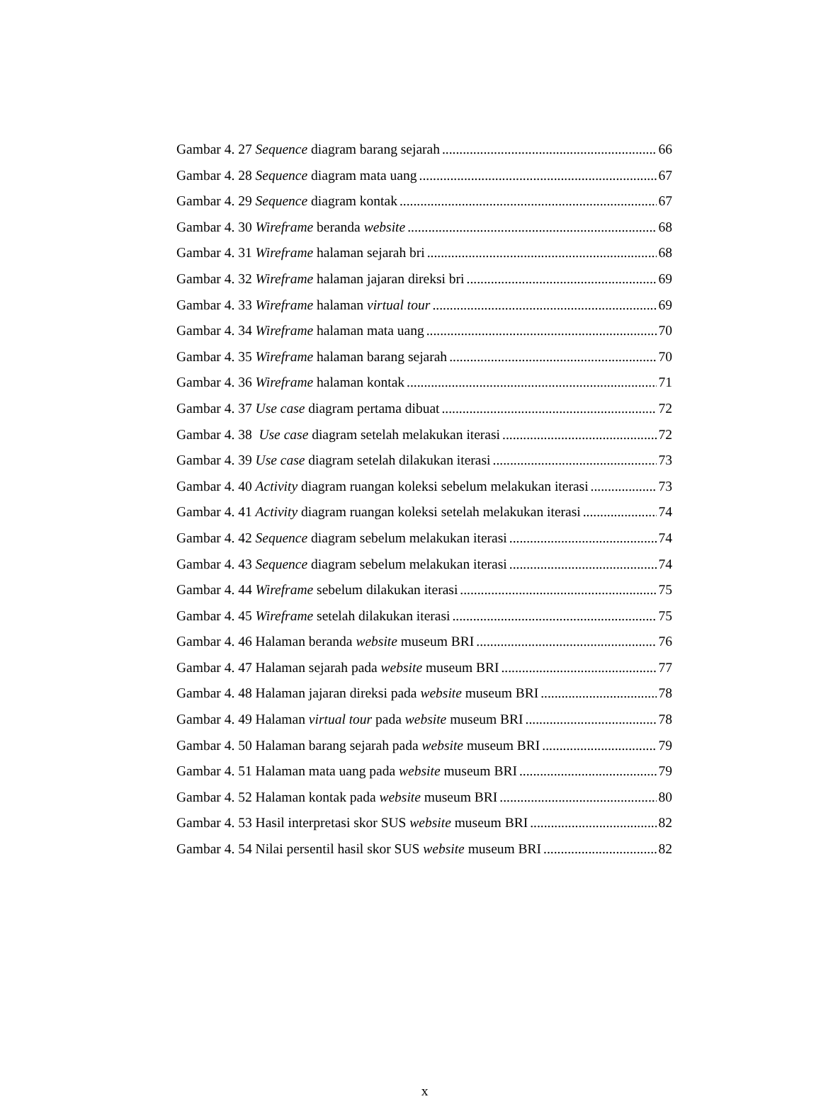Gambar 4. 27 Sequence diagram barang sejarah 66
Gambar 4. 28 Sequence diagram mata uang 67
Gambar 4. 29 Sequence diagram kontak 67
Gambar 4. 30 Wireframe beranda website 68
Gambar 4. 31 Wireframe halaman sejarah bri 68
Gambar 4. 32 Wireframe halaman jajaran direksi bri 69
Gambar 4. 33 Wireframe halaman virtual tour 69
Gambar 4. 34 Wireframe halaman mata uang 70
Gambar 4. 35 Wireframe halaman barang sejarah 70
Gambar 4. 36 Wireframe halaman kontak 71
Gambar 4. 37 Use case diagram pertama dibuat 72
Gambar 4. 38 Use case diagram setelah melakukan iterasi 72
Gambar 4. 39 Use case diagram setelah dilakukan iterasi 73
Gambar 4. 40 Activity diagram ruangan koleksi sebelum melakukan iterasi 73
Gambar 4. 41 Activity diagram ruangan koleksi setelah melakukan iterasi 74
Gambar 4. 42 Sequence diagram sebelum melakukan iterasi 74
Gambar 4. 43 Sequence diagram sebelum melakukan iterasi 74
Gambar 4. 44 Wireframe sebelum dilakukan iterasi 75
Gambar 4. 45 Wireframe setelah dilakukan iterasi 75
Gambar 4. 46 Halaman beranda website museum BRI 76
Gambar 4. 47 Halaman sejarah pada website museum BRI 77
Gambar 4. 48 Halaman jajaran direksi pada website museum BRI 78
Gambar 4. 49 Halaman virtual tour pada website museum BRI 78
Gambar 4. 50 Halaman barang sejarah pada website museum BRI 79
Gambar 4. 51 Halaman mata uang pada website museum BRI 79
Gambar 4. 52 Halaman kontak pada website museum BRI 80
Gambar 4. 53 Hasil interpretasi skor SUS website museum BRI 82
Gambar 4. 54 Nilai persentil hasil skor SUS website museum BRI 82
x